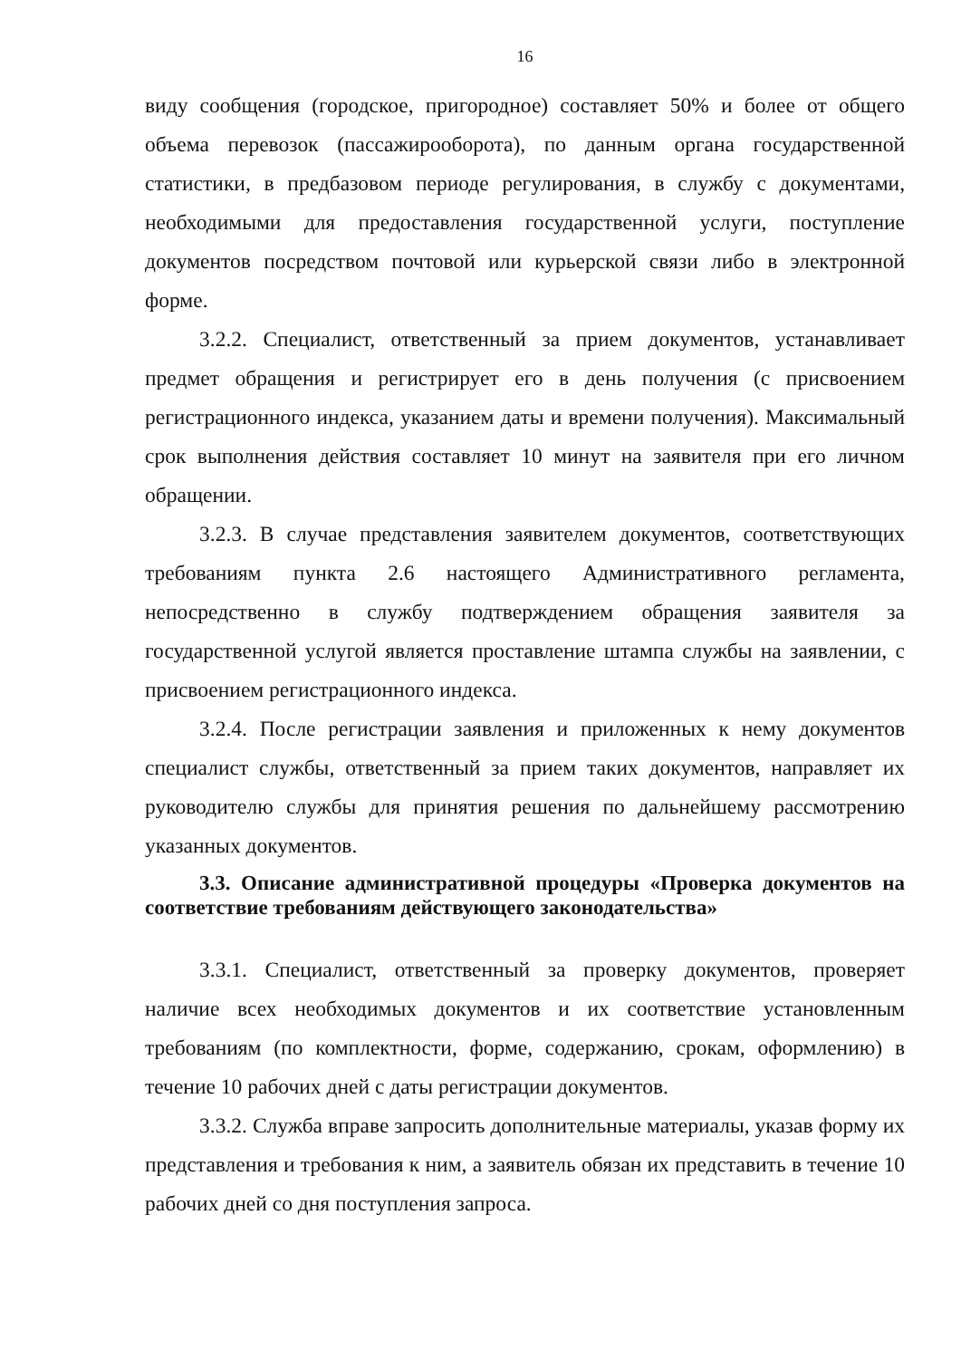16
виду сообщения (городское, пригородное) составляет 50% и более от общего объема перевозок (пассажирооборота), по данным органа государственной статистики, в предбазовом периоде регулирования, в службу с документами, необходимыми для предоставления государственной услуги, поступление документов посредством почтовой или курьерской связи либо в электронной форме.
3.2.2. Специалист, ответственный за прием документов, устанавливает предмет обращения и регистрирует его в день получения (с присвоением регистрационного индекса, указанием даты и времени получения). Максимальный срок выполнения действия составляет 10 минут на заявителя при его личном обращении.
3.2.3. В случае представления заявителем документов, соответствующих требованиям пункта 2.6 настоящего Административного регламента, непосредственно в службу подтверждением обращения заявителя за государственной услугой является проставление штампа службы на заявлении, с присвоением регистрационного индекса.
3.2.4. После регистрации заявления и приложенных к нему документов специалист службы, ответственный за прием таких документов, направляет их руководителю службы для принятия решения по дальнейшему рассмотрению указанных документов.
3.3. Описание административной процедуры «Проверка документов на соответствие требованиям действующего законодательства»
3.3.1. Специалист, ответственный за проверку документов, проверяет наличие всех необходимых документов и их соответствие установленным требованиям (по комплектности, форме, содержанию, срокам, оформлению) в течение 10 рабочих дней с даты регистрации документов.
3.3.2. Служба вправе запросить дополнительные материалы, указав форму их представления и требования к ним, а заявитель обязан их представить в течение 10 рабочих дней со дня поступления запроса.